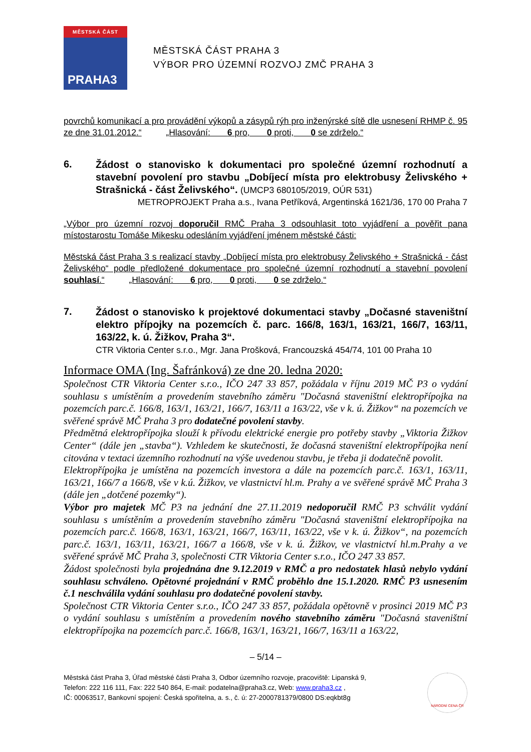MĚSTSKÁ ČÁST
PRAHA3
MĚSTSKÁ ČÁST PRAHA 3
VÝBOR PRO ÚZEMNÍ ROZVOJ ZMČ PRAHA 3
povrchů komunikací a pro provádění výkopů a zásypů rýh pro inženýrské sítě dle usnesení RHMP č. 95 ze dne 31.01.2012.“ „Hlasování: 6 pro, 0 proti, 0 se zdrželo.“
6.
Žádost o stanovisko k dokumentaci pro společné územní rozhodnutí a stavební povolení pro stavbu „Dobíjecí místa pro elektrobusy Želivského + Strašnická - část Želivského“. (UMCP3 680105/2019, OÚR 531)
METROPROJEKT Praha a.s., Ivana Petříková, Argentinská 1621/36, 170 00 Praha 7
„Výbor pro územní rozvoj doporučil RMČ Praha 3 odsouhlasit toto vyjádření a pověřit pana místostarostu Tomáše Mikesku odesláním vyjádření jménem městské části:
Městská část Praha 3 s realizací stavby „Dobíjecí místa pro elektrobusy Želivského + Strašnická - část Želivského“ podle předložené dokumentace pro společné územní rozhodnutí a stavební povolení souhlasí.“ „Hlasování: 6 pro, 0 proti, 0 se zdrželo.“
7.
Žádost o stanovisko k projektové dokumentaci stavby „Dočasné staveništní elektro přípojky na pozemcích č. parc. 166/8, 163/1, 163/21, 166/7, 163/11, 163/22, k. ú. Žižkov, Praha 3“.
CTR Viktoria Center s.r.o., Mgr. Jana Prošková, Francouzská 454/74, 101 00 Praha 10
Informace OMA (Ing. Šafránková) ze dne 20. ledna 2020:
Společnost CTR Viktoria Center s.r.o., IČO 247 33 857, požádala v říjnu 2019 MČ P3 o vydání souhlasu s umístěním a provedením stavebního záměru "Dočasná staveništní elektropřípojka na pozemcích parc.č. 166/8, 163/1, 163/21, 166/7, 163/11 a 163/22, vše v k. ú. Žižkov“ na pozemcích ve svěřené správě MČ Praha 3 pro dodatečné povolení stavby.
Předmětná elektropřípojka slouží k přívodu elektrické energie pro potřeby stavby „Viktoria Žižkov Center“ (dále jen „stavba“). Vzhledem ke skutečnosti, že dočasná staveništní elektropřípojka není citována v textaci územního rozhodnutí na výše uvedenou stavbu, je třeba ji dodatečně povolit.
Elektropřípojka je umístěna na pozemcích investora a dále na pozemcích parc.č. 163/1, 163/11, 163/21, 166/7 a 166/8, vše v k.ú. Žižkov, ve vlastnictví hl.m. Prahy a ve svěřené správě MČ Praha 3 (dále jen „dotčené pozemky“).
Výbor pro majetek MČ P3 na jednání dne 27.11.2019 nedoporučil RMČ P3 schválit vydání souhlasu s umístěním a provedením stavebního záměru "Dočasná staveništní elektropřípojka na pozemcích parc.č. 166/8, 163/1, 163/21, 166/7, 163/11, 163/22, vše v k. ú. Žižkov“, na pozemcích parc.č. 163/1, 163/11, 163/21, 166/7 a 166/8, vše v k. ú. Žižkov, ve vlastnictví hl.m.Prahy a ve svěřené správě MČ Praha 3, společnosti CTR Viktoria Center s.r.o., IČO 247 33 857.
Žádost společnosti byla projednána dne 9.12.2019 v RMČ a pro nedostatek hlasů nebylo vydání souhlasu schváleno. Opětovné projednání v RMČ proběhlo dne 15.1.2020. RMČ P3 usnesením č.1 neschválila vydání souhlasu pro dodatečné povolení stavby.
Společnost CTR Viktoria Center s.r.o., IČO 247 33 857, požádala opětovně v prosinci 2019 MČ P3 o vydání souhlasu s umístěním a provedením nového stavebního záměru "Dočasná staveništní elektropřípojka na pozemcích parc.č. 166/8, 163/1, 163/21, 166/7, 163/11 a 163/22,
– 5/14 –
Městská část Praha 3, Úřad městské části Praha 3, Odbor územního rozvoje, pracoviště: Lipanská 9,
Telefon: 222 116 111, Fax: 222 540 864, E-mail: podatelna@praha3.cz, Web: www.praha3.cz ,
IČ: 00063517, Bankovní spojení: Česká spořitelna, a. s., č. ú: 27-2000781379/0800 DS:eqkbt8g
NÁRODNÍ CENA ČR